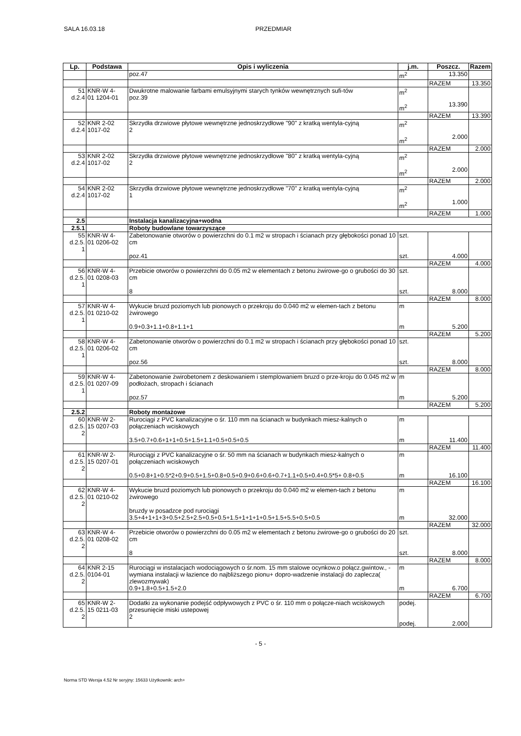SALA 16.03.18 PRZEDMIAR
| Lp. | Podstawa | Opis i wyliczenia | j.m. | Poszcz. | Razem |
| --- | --- | --- | --- | --- | --- |
| | | poz.47 | m<sup>2</sup> | 13.350 | |
| | | | | RAZEM | 13.350 |
| 51 d.2.4 | KNR-W 4- 01 1204-01 | Dwukrotne malowanie farbami emulsyjnymi starych tynków wewnętrznych sufi-tów poz.39 | m<sup>2</sup> m<sup>2</sup> | 13.390 | |
| | | | | RAZEM | 13.390 |
| 52 d.2.4 | KNR 2-02 1017-02 | Skrzydła drzwiowe płytowe wewnętrzne jednoskrzydłowe "90" z kratką wentyla-cyjną 2 | m<sup>2</sup> m<sup>2</sup> | 2.000 | |
| | | | | RAZEM | 2.000 |
| 53 d.2.4 | KNR 2-02 1017-02 | Skrzydła drzwiowe płytowe wewnętrzne jednoskrzydłowe "80" z kratką wentyla-cyjną 2 | m<sup>2</sup> m<sup>2</sup> | 2.000 | |
| | | | | RAZEM | 2.000 |
| 54 d.2.4 | KNR 2-02 1017-02 | Skrzydła drzwiowe płytowe wewnętrzne jednoskrzydłowe "70" z kratką wentyla-cyjną 1 | m<sup>2</sup> m<sup>2</sup> | 1.000 | |
| | | | | RAZEM | 1.000 |
| 2.5 | | Instalacja kanalizacyjna+wodna | | | |
| 2.5.1 | | Roboty budowlane towarzyszące | | | |
| 55 d.2.5. 1 | KNR-W 4- 01 0206-02 | Zabetonowanie otworów o powierzchni do 0.1 m2 w stropach i ścianach przy głębokości ponad 10 cm poz.41 | szt. szt. | 4.000 | |
| | | | | RAZEM | 4.000 |
| 56 d.2.5. 1 | KNR-W 4- 01 0208-03 | Przebicie otworów o powierzchni do 0.05 m2 w elementach z betonu żwirowe-go o grubości do 30 cm 8 | szt. szt. | 8.000 | |
| | | | | RAZEM | 8.000 |
| 57 d.2.5. 1 | KNR-W 4- 01 0210-02 | Wykucie bruzd poziomych lub pionowych o przekroju do 0.040 m2 w elemen-tach z betonu żwirowego 0.9+0.3+1.1+0.8+1.1+1 | m m | 5.200 | |
| | | | | RAZEM | 5.200 |
| 58 d.2.5. 1 | KNR-W 4- 01 0206-02 | Zabetonowanie otworów o powierzchni do 0.1 m2 w stropach i ścianach przy głębokości ponad 10 cm poz.56 | szt. szt. | 8.000 | |
| | | | | RAZEM | 8.000 |
| 59 d.2.5. 1 | KNR-W 4- 01 0207-09 | Zabetonowanie żwirobetonem z deskowaniem i stemplowaniem bruzd o prze-kroju do 0.045 m2 w podłożach, stropach i ścianach poz.57 | m m | 5.200 | |
| | | | | RAZEM | 5.200 |
| 2.5.2 | | Roboty montażowe | | | |
| 60 d.2.5. 2 | KNR-W 2- 15 0207-03 | Rurociągi z PVC kanalizacyjne o śr. 110 mm na ścianach w budynkach miesz-kalnych o połączeniach wciskowych 3.5+0.7+0.6+1+1+0.5+1.5+1.1+0.5+0.5+0.5 | m m | 11.400 | |
| | | | | RAZEM | 11.400 |
| 61 d.2.5. 2 | KNR-W 2- 15 0207-01 | Rurociągi z PVC kanalizacyjne o śr. 50 mm na ścianach w budynkach miesz-kalnych o połączeniach wciskowych 0.5+0.8+1+0.5*2+0.9+0.5+1.5+0.8+0.5+0.9+0.6+0.6+0.7+1.1+0.5+0.4+0.5*5+ 0.8+0.5 | m m | 16.100 | |
| | | | | RAZEM | 16.100 |
| 62 d.2.5. 2 | KNR-W 4- 01 0210-02 | Wykucie bruzd poziomych lub pionowych o przekroju do 0.040 m2 w elemen-tach z betonu żwirowego bruzdy w posadzce pod rurociągi 3.5+4+1+1+3+0.5+2.5+2.5+0.5+0.5+1.5+1+1+1+0.5+1.5+5.5+0.5+0.5 | m m | 32.000 | |
| | | | | RAZEM | 32.000 |
| 63 d.2.5. 2 | KNR-W 4- 01 0208-02 | Przebicie otworów o powierzchni do 0.05 m2 w elementach z betonu żwirowe-go o grubości do 20 cm 8 | szt. szt. | 8.000 | |
| | | | | RAZEM | 8.000 |
| 64 d.2.5. 2 | KNR 2-15 0104-01 | Rurociągi w instalacjach wodociągowych o śr.nom. 15 mm stalowe ocynkow.o połącz.gwintow., - wymiana instalacji w łazience do najbliższego pionu+ dopro-wadzenie instalacji do zaplecza( zlewozmywak) 0.9+1.8+0.5+1.5+2.0 | m m | 6.700 | |
| | | | | RAZEM | 6.700 |
| 65 d.2.5. 2 | KNR-W 2- 15 0211-03 | Dodatki za wykonanie podejść odpływowych z PVC o śr. 110 mm o połącze-niach wciskowych przesunięcie miski ustepowej 2 | podej. podej. | 2.000 | |
- 5 -
Norma STD Wersja 4.52 Nr seryjny: 15633 Użytkownik: arch+